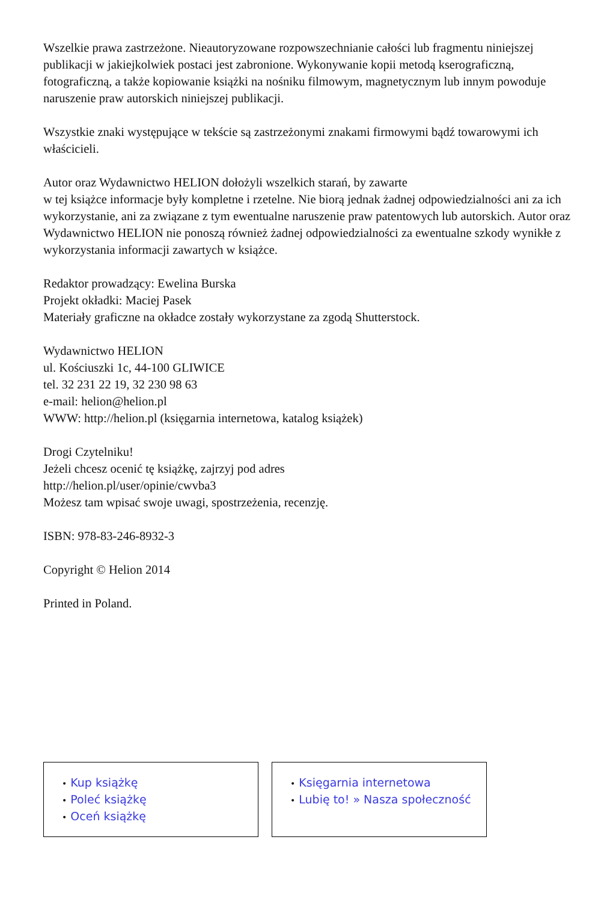Wszelkie prawa zastrzeżone. Nieautoryzowane rozpowszechnianie całości lub fragmentu niniejszej publikacji w jakiejkolwiek postaci jest zabronione. Wykonywanie kopii metodą kserograficzną, fotograficzną, a także kopiowanie książki na nośniku filmowym, magnetycznym lub innym powoduje naruszenie praw autorskich niniejszej publikacji.
Wszystkie znaki występujące w tekście są zastrzeżonymi znakami firmowymi bądź towarowymi ich właścicieli.
Autor oraz Wydawnictwo HELION dołożyli wszelkich starań, by zawarte
w tej książce informacje były kompletne i rzetelne. Nie biorą jednak żadnej odpowiedzialności ani za ich wykorzystanie, ani za związane z tym ewentualne naruszenie praw patentowych lub autorskich. Autor oraz Wydawnictwo HELION nie ponoszą również żadnej odpowiedzialności za ewentualne szkody wynikłe z wykorzystania informacji zawartych w książce.
Redaktor prowadzący: Ewelina Burska
Projekt okładki: Maciej Pasek
Materiały graficzne na okładce zostały wykorzystane za zgodą Shutterstock.
Wydawnictwo HELION
ul. Kościuszki 1c, 44-100 GLIWICE
tel. 32 231 22 19, 32 230 98 63
e-mail: helion@helion.pl
WWW: http://helion.pl (księgarnia internetowa, katalog książek)
Drogi Czytelniku!
Jeżeli chcesz ocenić tę książkę, zajrzyj pod adres
http://helion.pl/user/opinie/cwvba3
Możesz tam wpisać swoje uwagi, spostrzeżenia, recenzję.
ISBN: 978-83-246-8932-3
Copyright © Helion 2014
Printed in Poland.
• Kup książkę
• Poleć książkę
• Oceń książkę
• Księgarnia internetowa
• Lubię to! » Nasza społeczność